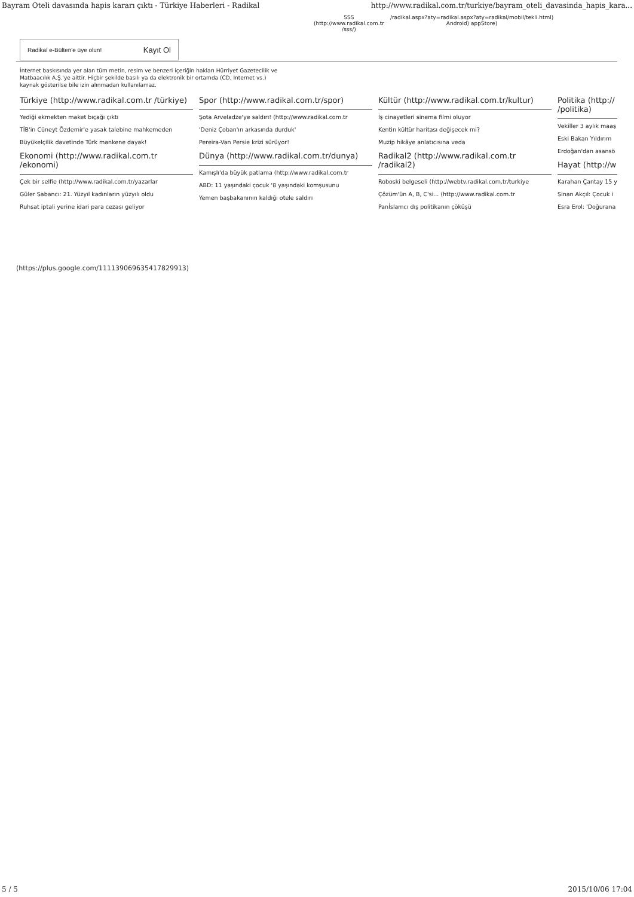Bayram Oteli davasında hapis kararı çıktı - Türkiye Haberleri - Radikal http://www.radikal.com.tr/turkiye/bayram_oteli_davasinda_hapis_kara...
SSS
(http://www.radikal.com.tr
/sss/)
/radikal.aspx?aty=radikal.aspx?aty=radikal/mobil/tekli.html)
Android) appStore)
Radikal e-Bülten'e üye olun! Kayıt Ol
İnternet baskısında yer alan tüm metin, resim ve benzeri içeriğin hakları Hürriyet Gazetecilik ve Matbaacılık A.Ş.'ye aittir. Hiçbir şekilde basılı ya da elektronik bir ortamda (CD, Internet vs.) kaynak gösterilse bile izin alınmadan kullanılamaz.
Türkiye (http://www.radikal.com.tr /türkiye)
Yediği ekmekten maket bıçağı çıktı
TİB'in Cüneyt Özdemir'e yasak talebine mahkemeden
Büyükelçilik davetinde Türk mankene dayak!
Ekonomi (http://www.radikal.com.tr /ekonomi)
Çek bir selfie (http://www.radikal.com.tr/yazarlar
Güler Sabancı: 21. Yüzyıl kadınların yüzyılı oldu
Ruhsat iptali yerine idari para cezası geliyor
Spor (http://www.radikal.com.tr/spor)
Şota Arveladze'ye saldırı! (http://www.radikal.com.tr
'Deniz Çoban'ın arkasında durduk'
Pereira-Van Persie krizi sürüyor!
Dünya (http://www.radikal.com.tr/dunya)
Kamışlı'da büyük patlama (http://www.radikal.com.tr
ABD: 11 yaşındaki çocuk '8 yaşındaki komşusunu
Yemen başbakanının kaldığı otele saldırı
Kültür (http://www.radikal.com.tr/kultur)
İş cinayetleri sinema filmi oluyor
Kentin kültür haritası değişecek mi?
Muzip hikâye anlatıcısına veda
Radikal2 (http://www.radikal.com.tr /radikal2)
Roboski belgeseli (http://webtv.radikal.com.tr/turkiye
Çözüm'ün A, B, C'si... (http://www.radikal.com.tr
Panİslamcı dış politikanın çöküşü
Politika (http:// /politika)
Vekiller 3 aylık maaş
Eski Bakan Yıldırım
Erdoğan'dan asansö
Hayat (http://w
Karahan Çantay 15 y
Sinan Akçıl: Çocuk i
Esra Erol: 'Doğurana
(https://plus.google.com/111139069635417829913)
5 / 5 2015/10/06 17:04